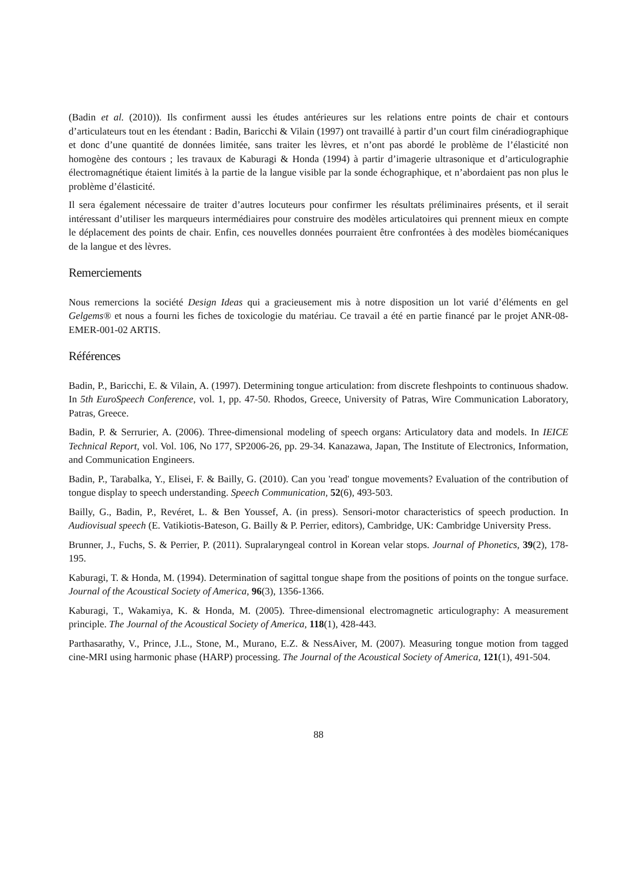(Badin et al. (2010)). Ils confirment aussi les études antérieures sur les relations entre points de chair et contours d’articulateurs tout en les étendant : Badin, Baricchi & Vilain (1997) ont travaillé à partir d’un court film cinéradiographique et donc d’une quantité de données limitée, sans traiter les lèvres, et n’ont pas abordé le problème de l’élasticité non homogène des contours ; les travaux de Kaburagi & Honda (1994) à partir d’imagerie ultrasonique et d’articulographie électromagnétique étaient limités à la partie de la langue visible par la sonde échographique, et n’abordaient pas non plus le problème d’élasticité.
Il sera également nécessaire de traiter d’autres locuteurs pour confirmer les résultats préliminaires présents, et il serait intéressant d’utiliser les marqueurs intermédiaires pour construire des modèles articulatoires qui prennent mieux en compte le déplacement des points de chair. Enfin, ces nouvelles données pourraient être confrontées à des modèles biomécaniques de la langue et des lèvres.
Remerciements
Nous remercions la société Design Ideas qui a gracieusement mis à notre disposition un lot varié d’éléments en gel Gelgems® et nous a fourni les fiches de toxicologie du matériau. Ce travail a été en partie financé par le projet ANR-08-EMER-001-02 ARTIS.
Références
Badin, P., Baricchi, E. & Vilain, A. (1997). Determining tongue articulation: from discrete fleshpoints to continuous shadow. In 5th EuroSpeech Conference, vol. 1, pp. 47-50. Rhodos, Greece, University of Patras, Wire Communication Laboratory, Patras, Greece.
Badin, P. & Serrurier, A. (2006). Three-dimensional modeling of speech organs: Articulatory data and models. In IEICE Technical Report, vol. Vol. 106, No 177, SP2006-26, pp. 29-34. Kanazawa, Japan, The Institute of Electronics, Information, and Communication Engineers.
Badin, P., Tarabalka, Y., Elisei, F. & Bailly, G. (2010). Can you 'read' tongue movements? Evaluation of the contribution of tongue display to speech understanding. Speech Communication, 52(6), 493-503.
Bailly, G., Badin, P., Revéret, L. & Ben Youssef, A. (in press). Sensori-motor characteristics of speech production. In Audiovisual speech (E. Vatikiotis-Bateson, G. Bailly & P. Perrier, editors), Cambridge, UK: Cambridge University Press.
Brunner, J., Fuchs, S. & Perrier, P. (2011). Supralaryngeal control in Korean velar stops. Journal of Phonetics, 39(2), 178-195.
Kaburagi, T. & Honda, M. (1994). Determination of sagittal tongue shape from the positions of points on the tongue surface. Journal of the Acoustical Society of America, 96(3), 1356-1366.
Kaburagi, T., Wakamiya, K. & Honda, M. (2005). Three-dimensional electromagnetic articulography: A measurement principle. The Journal of the Acoustical Society of America, 118(1), 428-443.
Parthasarathy, V., Prince, J.L., Stone, M., Murano, E.Z. & NessAiver, M. (2007). Measuring tongue motion from tagged cine-MRI using harmonic phase (HARP) processing. The Journal of the Acoustical Society of America, 121(1), 491-504.
88